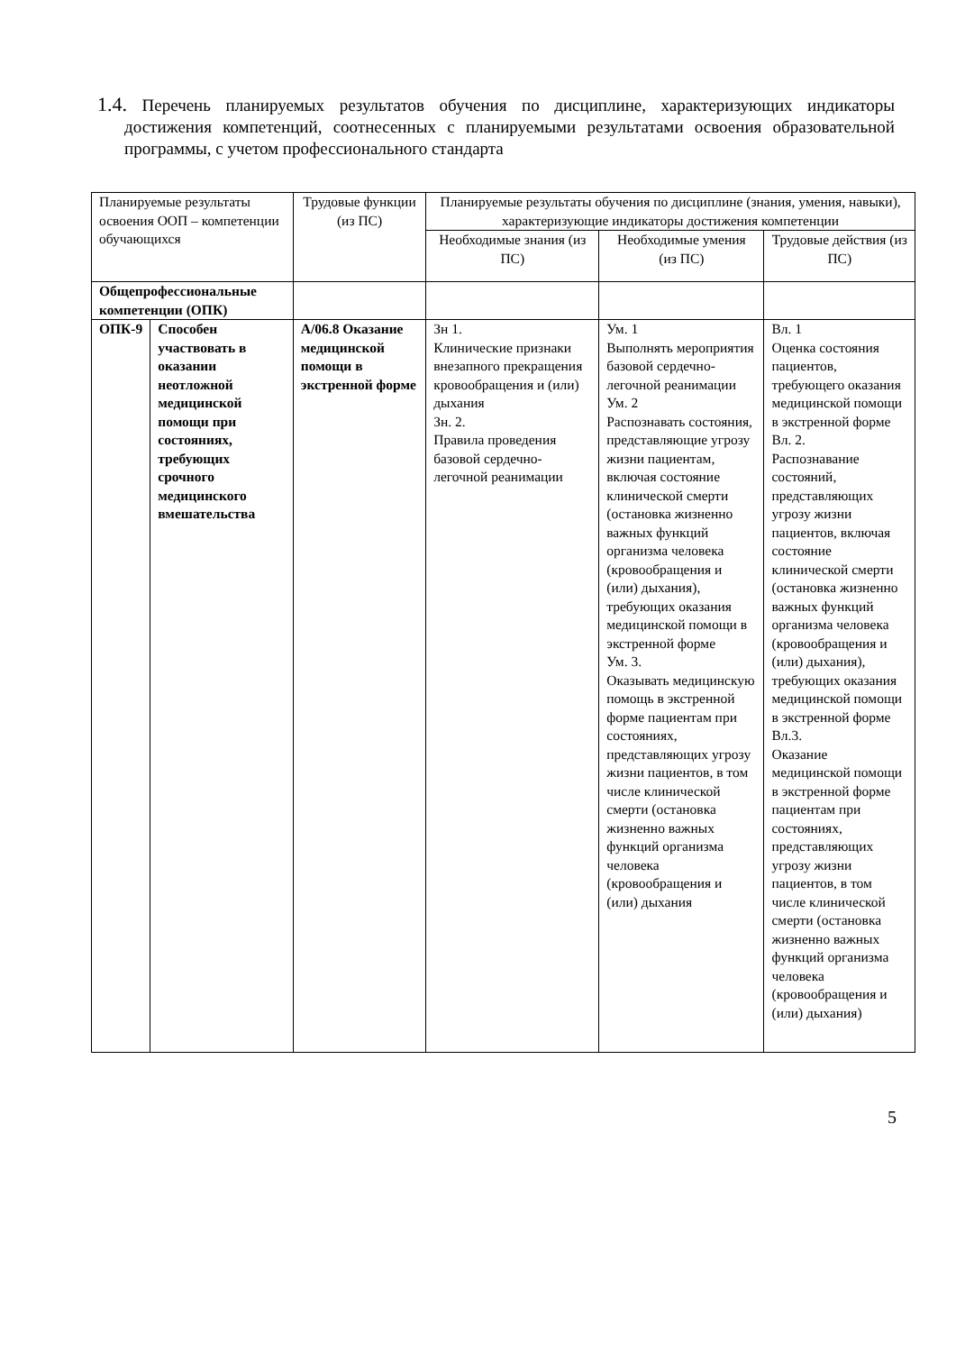1.4. Перечень планируемых результатов обучения по дисциплине, характеризующих индикаторы достижения компетенций, соотнесенных с планируемыми результатами освоения образовательной программы, с учетом профессионального стандарта
| Планируемые результаты освоения ООП – компетенции обучающихся | | Трудовые функции (из ПС) | Планируемые результаты обучения по дисциплине (знания, умения, навыки), характеризующие индикаторы достижения компетенции | | |
| | | | Необходимые знания (из ПС) | Необходимые умения (из ПС) | Трудовые действия (из ПС) |
| Общепрофессиональные компетенции (ОПК) | | | | | |
| ОПК-9 | Способен участвовать в оказании неотложной медицинской помощи при состояниях, требующих срочного медицинского вмешательства | А/06.8 Оказание медицинской помощи в экстренной форме | Зн 1. Клинические признаки внезапного прекращения кровообращения и (или) дыхания Зн. 2. Правила проведения базовой сердечно-легочной реанимации | Ум. 1 Выполнять мероприятия базовой сердечно-легочной реанимации Ум. 2 Распознавать состояния, представляющие угрозу жизни пациентам, включая состояние клинической смерти (остановка жизненно важных функций организма человека (кровообращения и (или) дыхания), требующих оказания медицинской помощи в экстренной форме Ум. 3. Оказывать медицинскую помощь в экстренной форме пациентам при состояниях, представляющих угрозу жизни пациентов, в том числе клинической смерти (остановка жизненно важных функций организма человека (кровообращения и (или) дыхания | Вл. 1 Оценка состояния пациентов, требующего оказания медицинской помощи в экстренной форме Вл. 2. Распознавание состояний, представляющих угрозу жизни пациентов, включая состояние клинической смерти (остановка жизненно важных функций организма человека (кровообращения и (или) дыхания), требующих оказания медицинской помощи в экстренной форме Вл.3. Оказание медицинской помощи в экстренной форме пациентам при состояниях, представляющих угрозу жизни пациентов, в том числе клинической смерти (остановка жизненно важных функций организма человека (кровообращения и (или) дыхания) |
5